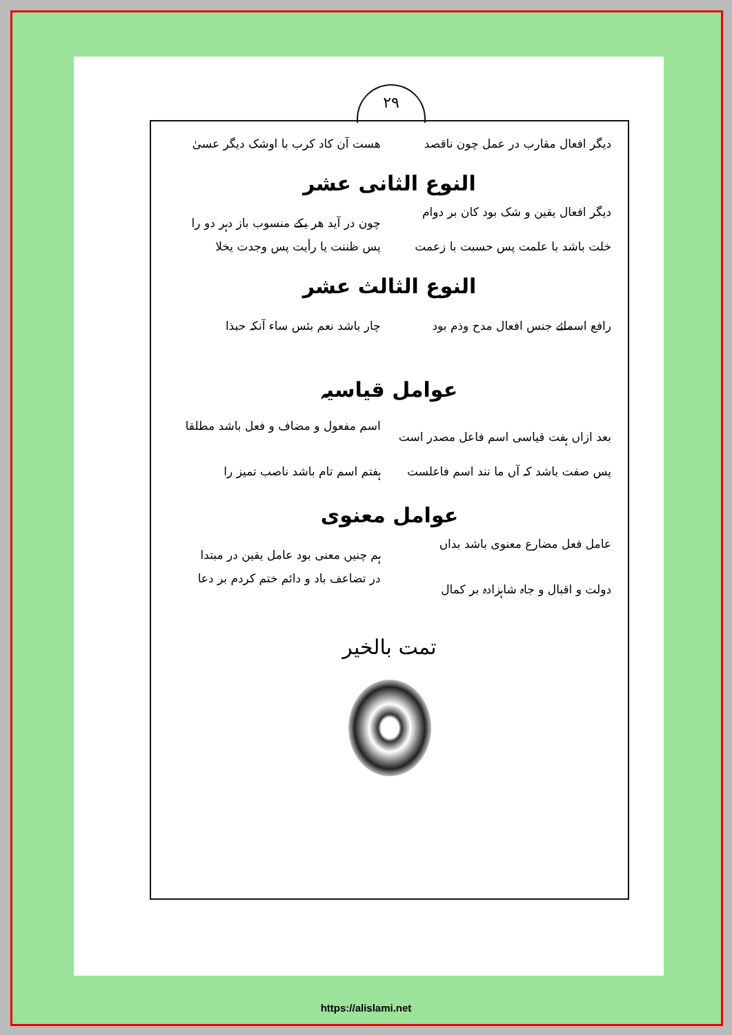۲۹
دیگر افعال مقارب در عمل چون ناقصد هست آن کاد کرب با اوشک دیگر عسیٰ
النوع الثانی عشر
دیگر افعال یقین و شک بود کان بر دوام چون در آید هر یکے منسوب باز دہر دو را
خلت باشد با علمت پس حسبت با زعمت پس ظننت یا رأیت پس وجدت یخلا
النوع الثالث عشر
رافع اسمائے جنس افعال مدح وذم بود چار باشد نعم بئس ساء آنکہ حبذا
عوامل قیاسیہ
بعد ازاں ہفت قیاسی اسم فاعل مصدر است اسم مفعول و مضاف و فعل باشد مطلقا
پس صفت باشد کہ آں ما نند اسم فاعلست ہفتم اسم تام باشد ناصب تمیز را
عوامل معنوی
عامل فعل مضارع معنوی باشد بداں ہم چنیں معنی بود عامل یقین در مبتدا
دولت و اقبال و جاہ شاہزادہ بر کمال در تضاعف باد و دائم ختم کردم بر دعا
تمت بالخیر
https://alislami.net